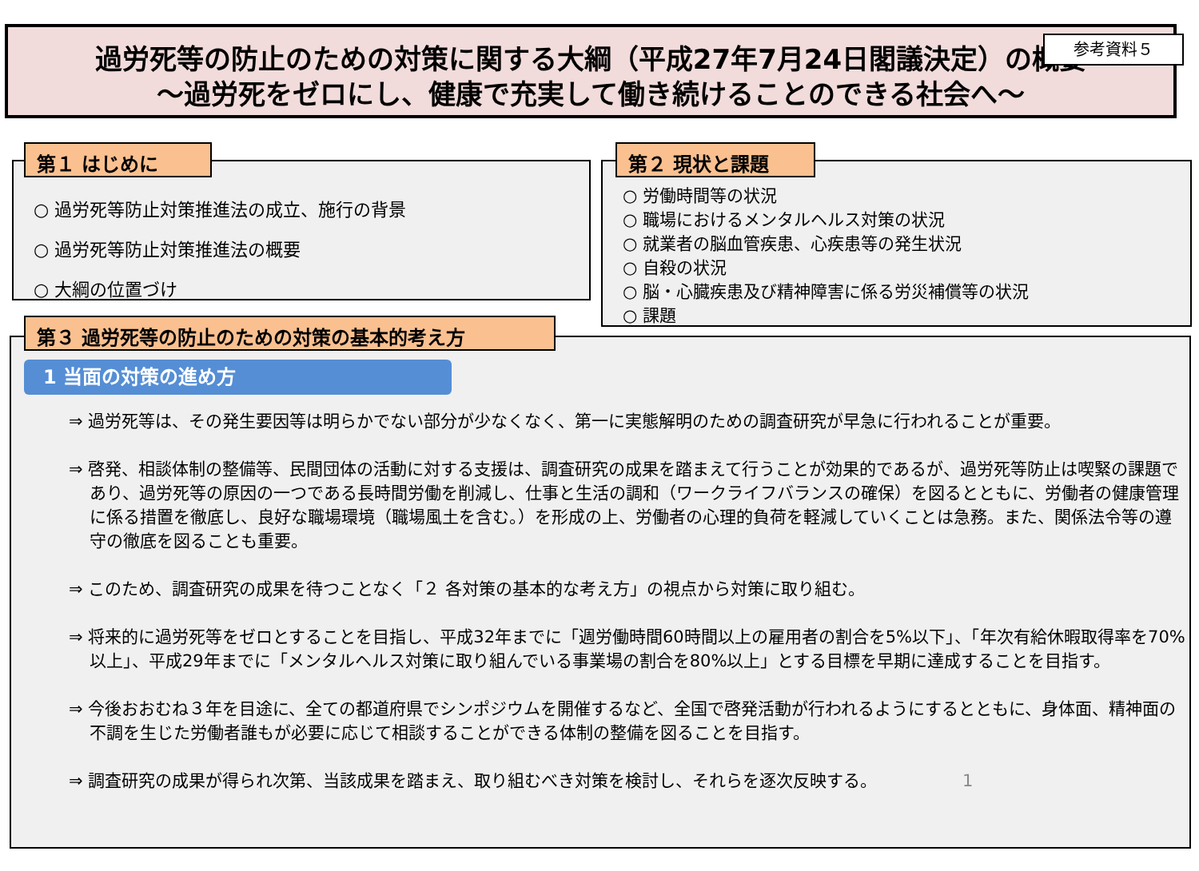参考資料５
過労死等の防止のための対策に関する大綱（平成27年7月24日閣議決定）の概要
～過労死をゼロにし、健康で充実して働き続けることのできる社会へ～
○ 過労死等防止対策推進法の成立、施行の背景
○ 過労死等防止対策推進法の概要
○ 大綱の位置づけ
第１ はじめに
○ 労働時間等の状況
○ 職場におけるメンタルヘルス対策の状況
○ 就業者の脳血管疾患、心疾患等の発生状況
○ 自殺の状況
○ 脳・心臓疾患及び精神障害に係る労災補償等の状況
○ 課題
第２ 現状と課題
⇒ 過労死等は、その発生要因等は明らかでない部分が少なくなく、第一に実態解明のための調査研究が早急に行われることが重要。
⇒ 啓発、相談体制の整備等、民間団体の活動に対する支援は、調査研究の成果を踏まえて行うことが効果的であるが、過労死等防止は喫緊の課題であり、過労死等の原因の一つである長時間労働を削減し、仕事と生活の調和（ワークライフバランスの確保）を図るとともに、労働者の健康管理に係る措置を徹底し、良好な職場環境（職場風土を含む。）を形成の上、労働者の心理的負荷を軽減していくことは急務。また、関係法令等の遵守の徹底を図ることも重要。
⇒ このため、調査研究の成果を待つことなく「２ 各対策の基本的な考え方」の視点から対策に取り組む。
⇒ 将来的に過労死等をゼロとすることを目指し、平成32年までに「週労働時間60時間以上の雇用者の割合を5%以下」、「年次有給休暇取得率を70%以上」、平成29年までに「メンタルヘルス対策に取り組んでいる事業場の割合を80%以上」とする目標を早期に達成することを目指す。
⇒ 今後おおむね３年を目途に、全ての都道府県でシンポジウムを開催するなど、全国で啓発活動が行われるようにするとともに、身体面、精神面の不調を生じた労働者誰もが必要に応じて相談することができる体制の整備を図ることを目指す。
⇒ 調査研究の成果が得られ次第、当該成果を踏まえ、取り組むべき対策を検討し、それらを逐次反映する。 1
第３ 過労死等の防止のための対策の基本的考え方
1 当面の対策の進め方